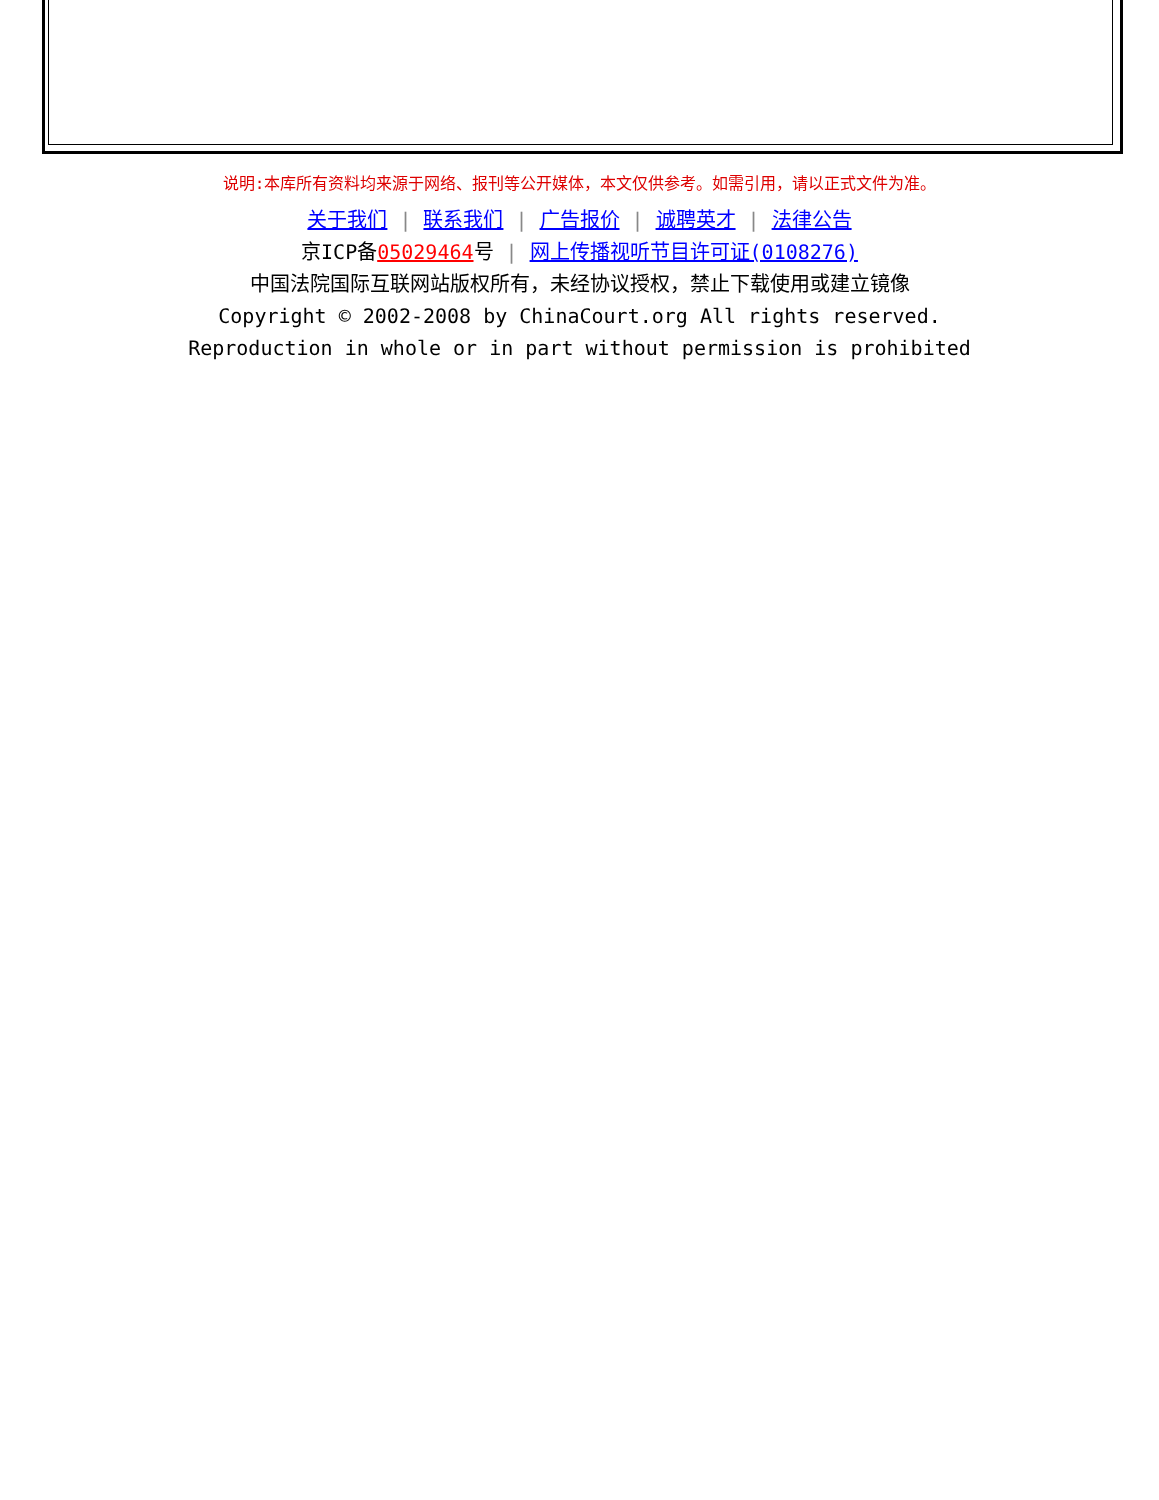说明:本库所有资料均来源于网络、报刊等公开媒体，本文仅供参考。如需引用，请以正式文件为准。
关于我们 | 联系我们 | 广告报价 | 诚聘英才 | 法律公告
京ICP备05029464号 | 网上传播视听节目许可证(0108276)
中国法院国际互联网站版权所有，未经协议授权，禁止下载使用或建立镜像
Copyright © 2002-2008 by ChinaCourt.org All rights reserved.
Reproduction in whole or in part without permission is prohibited